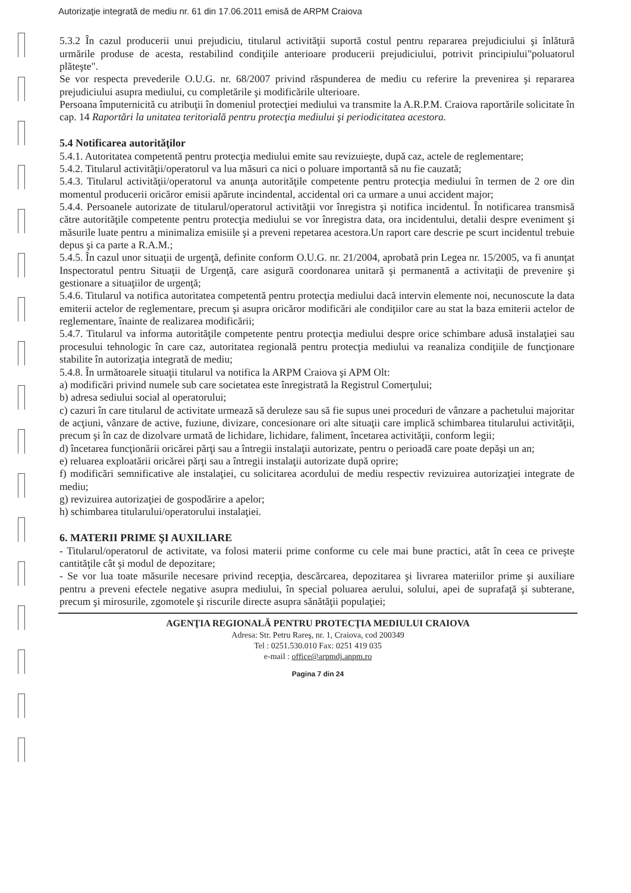Autorizaţie integrată de mediu nr. 61 din 17.06.2011 emisă de ARPM Craiova
5.3.2 În cazul producerii unui prejudiciu, titularul activităţii suportă costul pentru repararea prejudiciului şi înlătură urmările produse de acesta, restabilind condiţiile anterioare producerii prejudiciului, potrivit principiului"poluatorul plăteşte".
Se vor respecta prevederile O.U.G. nr. 68/2007 privind răspunderea de mediu cu referire la prevenirea şi repararea prejudiciului asupra mediului, cu completările şi modificările ulterioare.
Persoana împuternicită cu atribuţii în domeniul protecţiei mediului va transmite la A.R.P.M. Craiova raportările solicitate în cap. 14 Raportări la unitatea teritorială pentru protecţia mediului şi periodicitatea acestora.
5.4 Notificarea autorităţilor
5.4.1. Autoritatea competentă pentru protecţia mediului emite sau revizuieşte, după caz, actele de reglementare;
5.4.2. Titularul activităţii/operatorul va lua măsuri ca nici o poluare importantă să nu fie cauzată;
5.4.3. Titularul activităţii/operatorul va anunţa autorităţile competente pentru protecţia mediului în termen de 2 ore din momentul producerii oricăror emisii apărute incindental, accidental ori ca urmare a unui accident major;
5.4.4. Persoanele autorizate de titularul/operatorul activităţii vor înregistra şi notifica incidentul. În notificarea transmisă către autorităţile competente pentru protecţia mediului se vor înregistra data, ora incidentului, detalii despre eveniment şi măsurile luate pentru a minimaliza emisiile şi a preveni repetarea acestora.Un raport care descrie pe scurt incidentul trebuie depus şi ca parte a R.A.M.;
5.4.5. În cazul unor situaţii de urgenţă, definite conform O.U.G. nr. 21/2004, aprobată prin Legea nr. 15/2005, va fi anunţat Inspectoratul pentru Situaţii de Urgenţă, care asigură coordonarea unitară şi permanentă a activitaţii de prevenire şi gestionare a situaţiilor de urgenţă;
5.4.6. Titularul va notifica autoritatea competentă pentru protecţia mediului dacă intervin elemente noi, necunoscute la data emiterii actelor de reglementare, precum şi asupra oricăror modificări ale condiţiilor care au stat la baza emiterii actelor de reglementare, înainte de realizarea modificării;
5.4.7. Titularul va informa autorităţile competente pentru protecţia mediului despre orice schimbare adusă instalaţiei sau procesului tehnologic în care caz, autoritatea regională pentru protecţia mediului va reanaliza condiţiile de funcţionare stabilite în autorizaţia integrată de mediu;
5.4.8. În următoarele situaţii titularul va notifica la ARPM Craiova şi APM Olt:
a) modificări privind numele sub care societatea este înregistrată la Registrul Comerţului;
b) adresa sediului social al operatorului;
c) cazuri în care titularul de activitate urmează să deruleze sau să fie supus unei proceduri de vânzare a pachetului majoritar de acţiuni, vânzare de active, fuziune, divizare, concesionare ori alte situaţii care implică schimbarea titularului activităţii, precum şi în caz de dizolvare urmată de lichidare, lichidare, faliment, încetarea activităţii, conform legii;
d) încetarea funcţionării oricărei părţi sau a întregii instalaţii autorizate, pentru o perioadă care poate depăşi un an;
e) reluarea exploatării oricărei părţi sau a întregii instalaţii autorizate după oprire;
f) modificări semnificative ale instalaţiei, cu solicitarea acordului de mediu respectiv revizuirea autorizaţiei integrate de mediu;
g) revizuirea autorizaţiei de gospodărire a apelor;
h) schimbarea titularului/operatorului instalaţiei.
6. MATERII PRIME ŞI AUXILIARE
- Titularul/operatorul de activitate, va folosi materii prime conforme cu cele mai bune practici, atât în ceea ce priveşte cantităţile cât şi modul de depozitare;
- Se vor lua toate măsurile necesare privind recepţia, descărcarea, depozitarea şi livrarea materiilor prime şi auxiliare pentru a preveni efectele negative asupra mediului, în special poluarea aerului, solului, apei de suprafaţă şi subterane, precum şi mirosurile, zgomotele şi riscurile directe asupra sănătăţii populaţiei;
AGENŢIA REGIONALĂ PENTRU PROTECŢIA MEDIULUI CRAIOVA
Adresa: Str. Petru Rareş, nr. 1, Craiova, cod 200349
Tel : 0251.530.010 Fax: 0251 419 035
e-mail : office@arpmdj.anpm.ro
Pagina 7 din 24